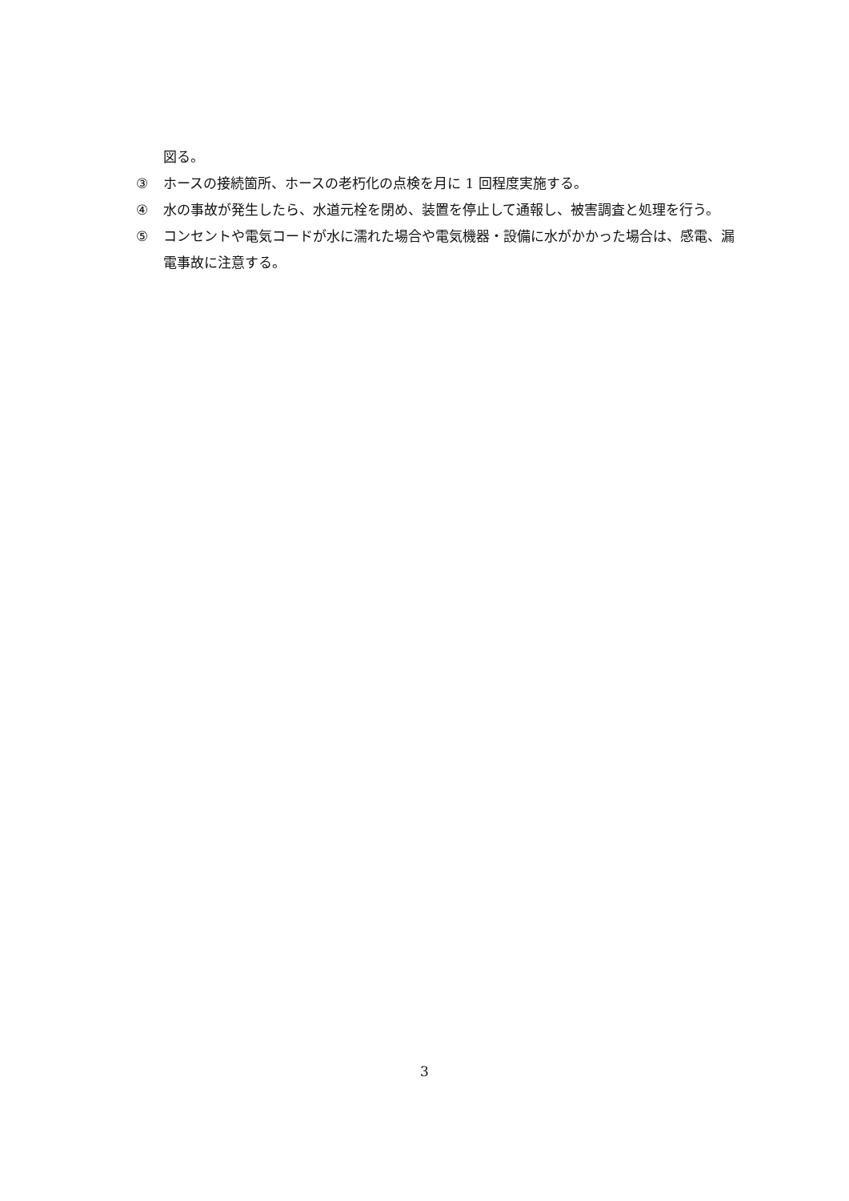図る。
③ ホースの接続箇所、ホースの老朽化の点検を月に 1 回程度実施する。
④ 水の事故が発生したら、水道元栓を閉め、装置を停止して通報し、被害調査と処理を行う。
⑤ コンセントや電気コードが水に濡れた場合や電気機器・設備に水がかかった場合は、感電、漏電事故に注意する。
3